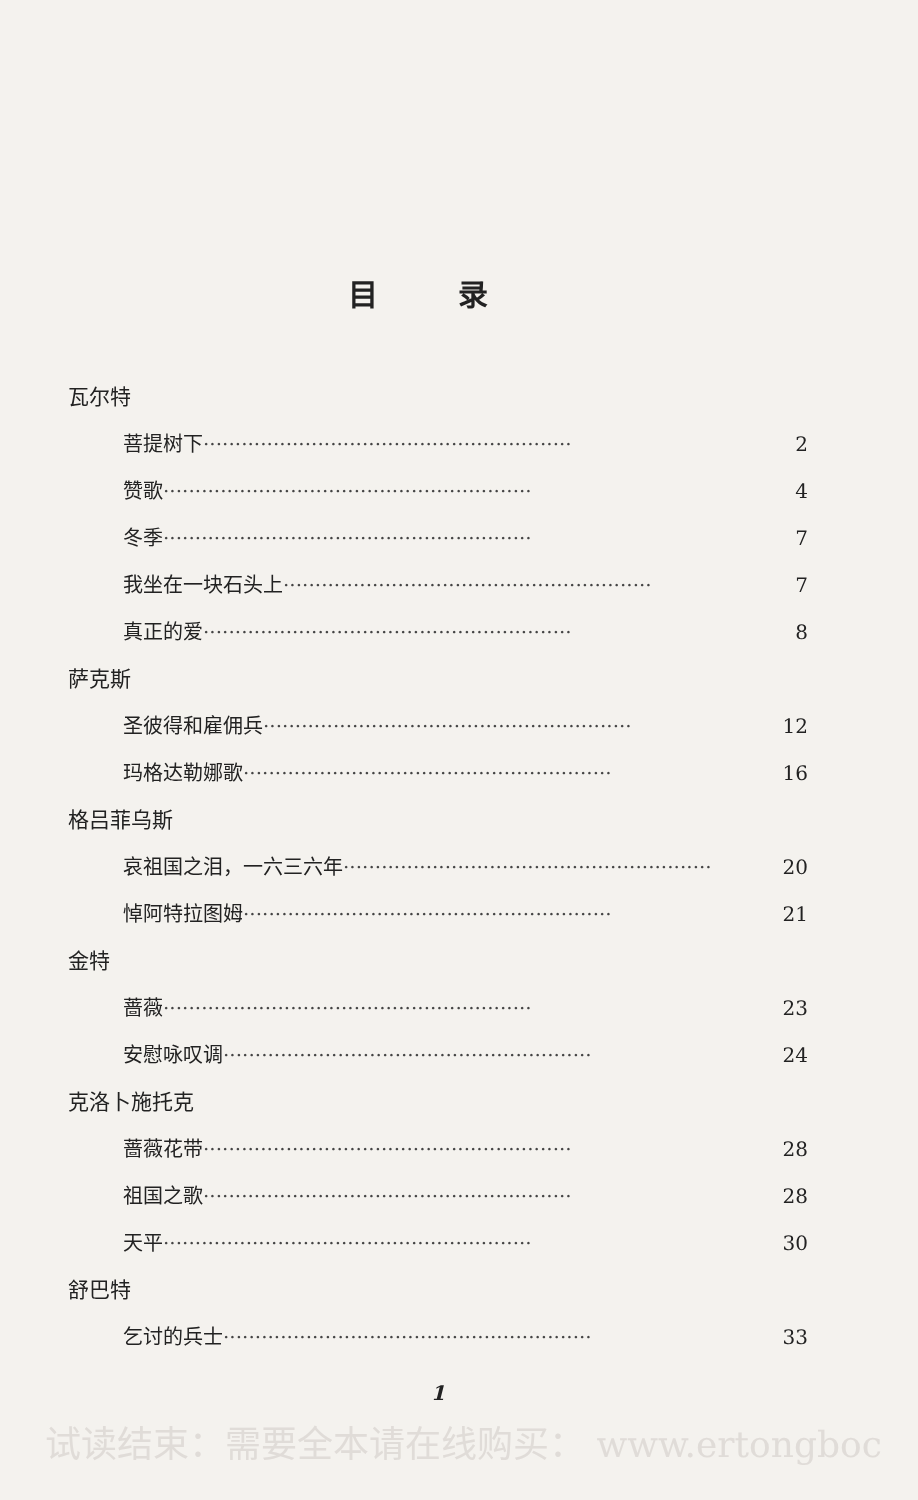目录
瓦尔特
菩提树下 ·························································· 2
赞歌 ·························································· 4
冬季 ·························································· 7
我坐在一块石头上 ·························································· 7
真正的爱 ·························································· 8
萨克斯
圣彼得和雇佣兵 ·························································· 12
玛格达勒娜歌 ·························································· 16
格吕菲乌斯
哀祖国之泪，一六三六年 ·························································· 20
悼阿特拉图姆 ·························································· 21
金特
蔷薇 ·························································· 23
安慰咏叹调 ·························································· 24
克洛卜施托克
蔷薇花带 ·························································· 28
祖国之歌 ·························································· 28
天平 ·························································· 30
舒巴特
乞讨的兵士 ·························································· 33
1
试读结束：需要全本请在线购买： www.ertongboc